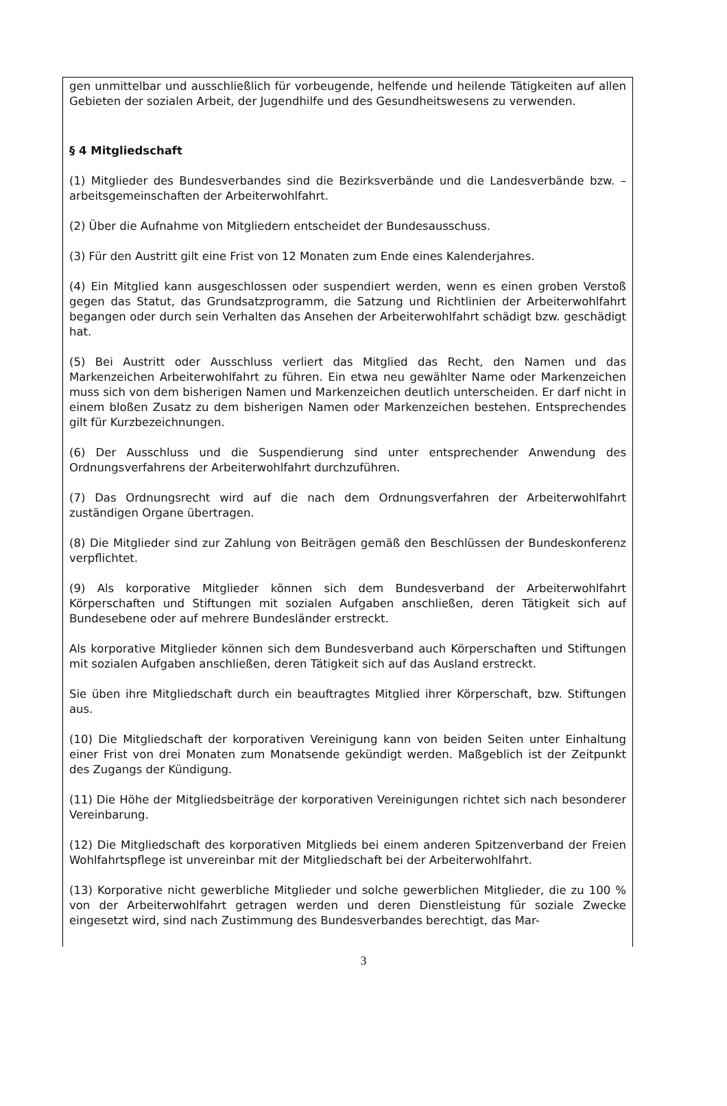gen unmittelbar und ausschließlich für vorbeugende, helfende und heilende Tätigkeiten auf allen Gebieten der sozialen Arbeit, der Jugendhilfe und des Gesundheitswesens zu verwenden.
§ 4 Mitgliedschaft
(1) Mitglieder des Bundesverbandes sind die Bezirksverbände und die Landesverbände bzw. –arbeitsgemeinschaften der Arbeiterwohlfahrt.
(2) Über die Aufnahme von Mitgliedern entscheidet der Bundesausschuss.
(3) Für den Austritt gilt eine Frist von 12 Monaten zum Ende eines Kalenderjahres.
(4) Ein Mitglied kann ausgeschlossen oder suspendiert werden, wenn es einen groben Verstoß gegen das Statut, das Grundsatzprogramm, die Satzung und Richtlinien der Arbeiterwohlfahrt begangen oder durch sein Verhalten das Ansehen der Arbeiterwohlfahrt schädigt bzw. geschädigt hat.
(5) Bei Austritt oder Ausschluss verliert das Mitglied das Recht, den Namen und das Markenzeichen Arbeiterwohlfahrt zu führen. Ein etwa neu gewählter Name oder Markenzeichen muss sich von dem bisherigen Namen und Markenzeichen deutlich unterscheiden. Er darf nicht in einem bloßen Zusatz zu dem bisherigen Namen oder Markenzeichen bestehen. Entsprechendes gilt für Kurzbezeichnungen.
(6) Der Ausschluss und die Suspendierung sind unter entsprechender Anwendung des Ordnungsverfahrens der Arbeiterwohlfahrt durchzuführen.
(7) Das Ordnungsrecht wird auf die nach dem Ordnungsverfahren der Arbeiterwohlfahrt zuständigen Organe übertragen.
(8) Die Mitglieder sind zur Zahlung von Beiträgen gemäß den Beschlüssen der Bundeskonferenz verpflichtet.
(9) Als korporative Mitglieder können sich dem Bundesverband der Arbeiterwohlfahrt Körperschaften und Stiftungen mit sozialen Aufgaben anschließen, deren Tätigkeit sich auf Bundesebene oder auf mehrere Bundesländer erstreckt.
Als korporative Mitglieder können sich dem Bundesverband auch Körperschaften und Stiftungen mit sozialen Aufgaben anschließen, deren Tätigkeit sich auf das Ausland erstreckt.
Sie üben ihre Mitgliedschaft durch ein beauftragtes Mitglied ihrer Körperschaft, bzw. Stiftungen aus.
(10) Die Mitgliedschaft der korporativen Vereinigung kann von beiden Seiten unter Einhaltung einer Frist von drei Monaten zum Monatsende gekündigt werden. Maßgeblich ist der Zeitpunkt des Zugangs der Kündigung.
(11) Die Höhe der Mitgliedsbeiträge der korporativen Vereinigungen richtet sich nach besonderer Vereinbarung.
(12) Die Mitgliedschaft des korporativen Mitglieds bei einem anderen Spitzenverband der Freien Wohlfahrtspflege ist unvereinbar mit der Mitgliedschaft bei der Arbeiterwohlfahrt.
(13) Korporative nicht gewerbliche Mitglieder und solche gewerblichen Mitglieder, die zu 100 % von der Arbeiterwohlfahrt getragen werden und deren Dienstleistung für soziale Zwecke eingesetzt wird, sind nach Zustimmung des Bundesverbandes berechtigt, das Mar-
3